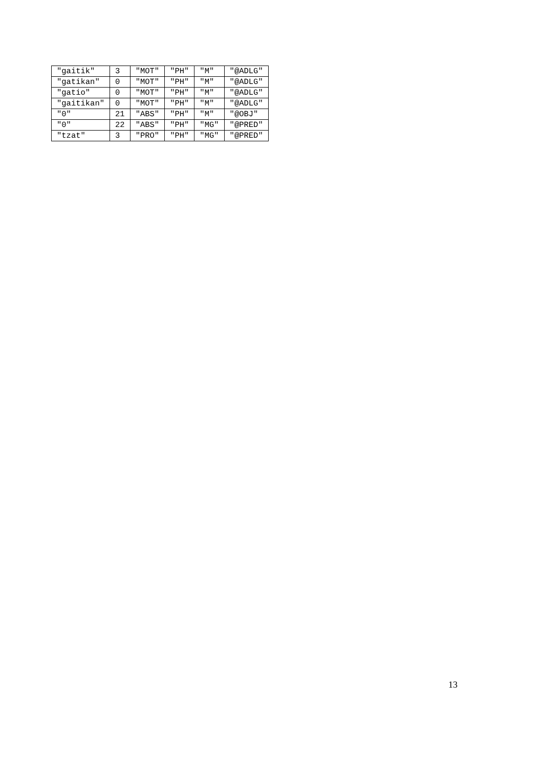| "gaitik" | 3 | "MOT" | "PH" | "M" | "@ADLG" |
| "gatikan" | 0 | "MOT" | "PH" | "M" | "@ADLG" |
| "gatio" | 0 | "MOT" | "PH" | "M" | "@ADLG" |
| "gaitikan" | 0 | "MOT" | "PH" | "M" | "@ADLG" |
| "0" | 21 | "ABS" | "PH" | "M" | "@OBJ" |
| "0" | 22 | "ABS" | "PH" | "MG" | "@PRED" |
| "tzat" | 3 | "PRO" | "PH" | "MG" | "@PRED" |
13